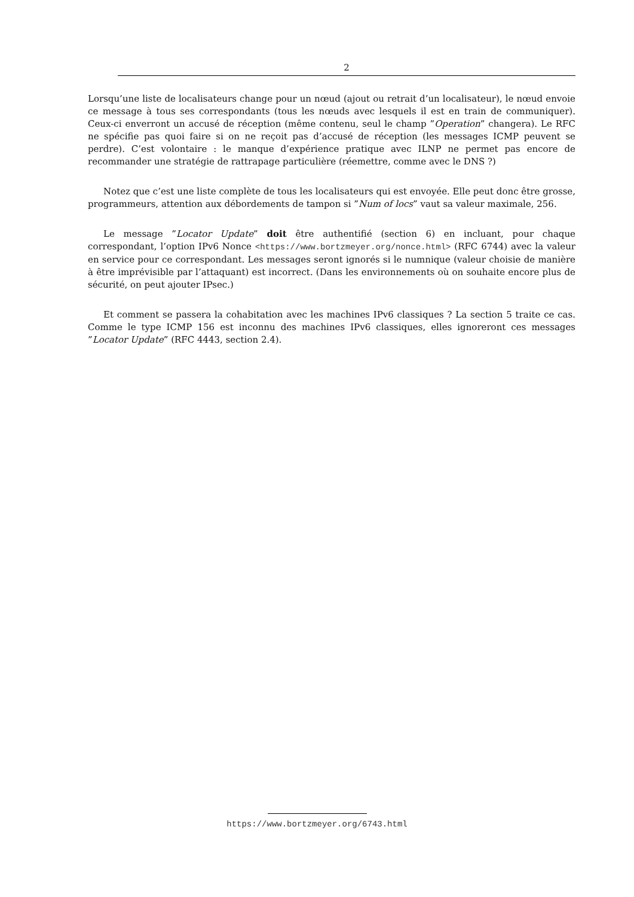2
Lorsqu’une liste de localisateurs change pour un nœud (ajout ou retrait d’un localisateur), le nœud envoie ce message à tous ses correspondants (tous les nœuds avec lesquels il est en train de communiquer). Ceux-ci enverront un accusé de réception (même contenu, seul le champ ”Operation” changera). Le RFC ne spécifie pas quoi faire si on ne reçoit pas d’accusé de réception (les messages ICMP peuvent se perdre). C’est volontaire : le manque d’expérience pratique avec ILNP ne permet pas encore de recommander une stratégie de rattrapage particulière (réemettre, comme avec le DNS ?)
Notez que c’est une liste complète de tous les localisateurs qui est envoyée. Elle peut donc être grosse, programmeurs, attention aux débordements de tampon si ”Num of locs” vaut sa valeur maximale, 256.
Le message ”Locator Update” doit être authentifié (section 6) en incluant, pour chaque correspondant, l’option IPv6 Nonce <https://www.bortzmeyer.org/nonce.html> (RFC 6744) avec la valeur en service pour ce correspondant. Les messages seront ignorés si le numnique (valeur choisie de manière à être imprévisible par l’attaquant) est incorrect. (Dans les environnements où on souhaite encore plus de sécurité, on peut ajouter IPsec.)
Et comment se passera la cohabitation avec les machines IPv6 classiques ? La section 5 traite ce cas. Comme le type ICMP 156 est inconnu des machines IPv6 classiques, elles ignoreront ces messages ”Locator Update” (RFC 4443, section 2.4).
https://www.bortzmeyer.org/6743.html